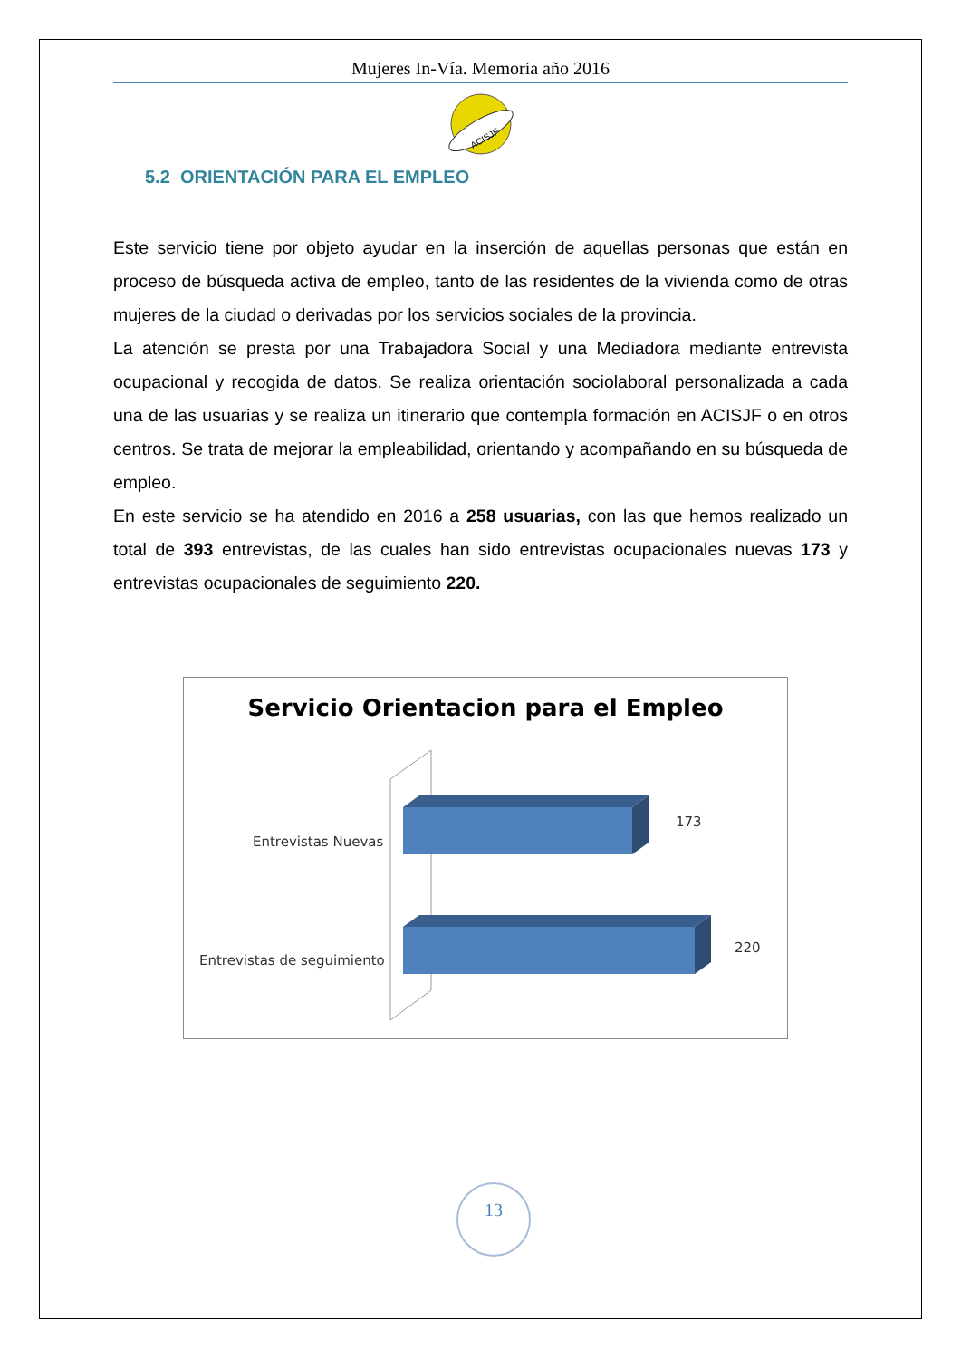Mujeres In-Vía. Memoria año 2016
ACISJF
5.2 ORIENTACIÓN PARA EL EMPLEO
Este servicio tiene por objeto ayudar en la inserción de aquellas personas que están en proceso de búsqueda activa de empleo, tanto de las residentes de la vivienda como de otras mujeres de la ciudad o derivadas por los servicios sociales de la provincia.
La atención se presta por una Trabajadora Social y una Mediadora mediante entrevista ocupacional y recogida de datos. Se realiza orientación sociolaboral personalizada a cada una de las usuarias y se realiza un itinerario que contempla formación en ACISJF o en otros centros. Se trata de mejorar la empleabilidad, orientando y acompañando en su búsqueda de empleo.
En este servicio se ha atendido en 2016 a 258 usuarias, con las que hemos realizado un total de 393 entrevistas, de las cuales han sido entrevistas ocupacionales nuevas 173 y entrevistas ocupacionales de seguimiento 220.
Servicio Orientacion para el Empleo
Entrevistas Nuevas
Entrevistas de seguimiento
173
220
13